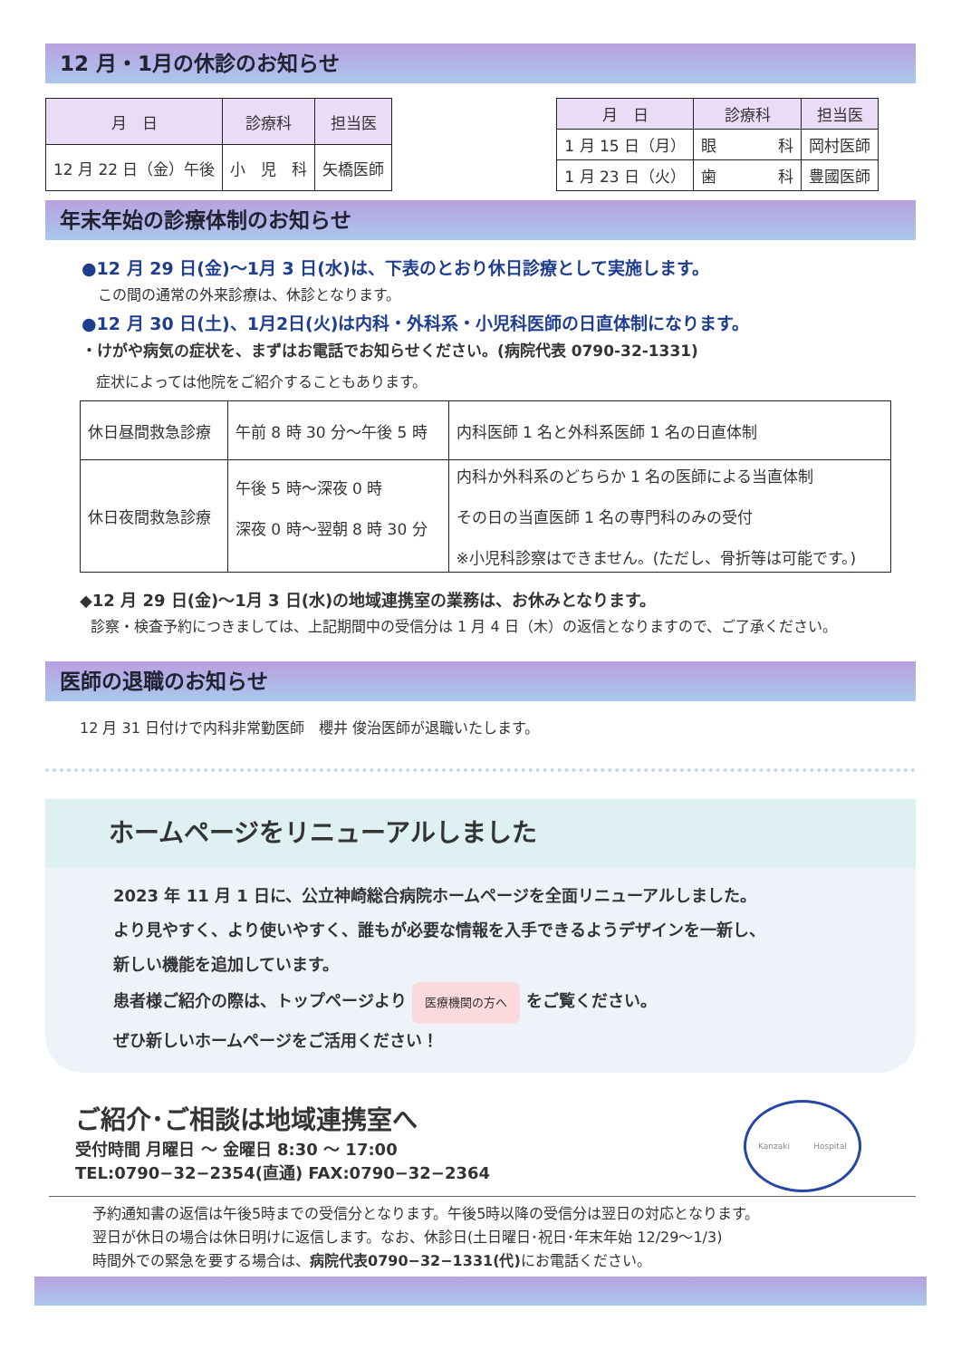12 月・1月の休診のお知らせ
| 月 日 | 診療科 | 担当医 |
| --- | --- | --- |
| 12 月 22 日（金）午後 | 小 児 科 | 矢橋医師 |
| 月 日 | 診療科 | 担当医 |
| --- | --- | --- |
| 1 月 15 日（月） | 眼 科 | 岡村医師 |
| 1 月 23 日（火） | 歯 科 | 豊國医師 |
年末年始の診療体制のお知らせ
●12 月 29 日(金)～1月 3 日(水)は、下表のとおり休日診療として実施します。
この間の通常の外来診療は、休診となります。
●12 月 30 日(土)、1月2日(火)は内科・外科系・小児科医師の日直体制になります。
・けがや病気の症状を、まずはお電話でお知らせください。(病院代表 0790-32-1331)
症状によっては他院をご紹介することもあります。
| 休日昼間救急診療 | 午前 8 時 30 分～午後 5 時 | 内科医師 1 名と外科系医師 1 名の日直体制 |
| 休日夜間救急診療 | 午後 5 時～深夜 0 時 深夜 0 時～翌朝 8 時 30 分 | 内科か外科系のどちらか 1 名の医師による当直体制 その日の当直医師 1 名の専門科のみの受付 ※小児科診察はできません。(ただし、骨折等は可能です。) |
◆12 月 29 日(金)～1月 3 日(水)の地域連携室の業務は、お休みとなります。
診察・検査予約につきましては、上記期間中の受信分は 1 月 4 日（木）の返信となりますので、ご了承ください。
医師の退職のお知らせ
12 月 31 日付けで内科非常勤医師　櫻井 俊治医師が退職いたします。
ホームページをリニューアルしました
2023 年 11 月 1 日に、公立神崎総合病院ホームページを全面リニューアルしました。
より見やすく、より使いやすく、誰もが必要な情報を入手できるようデザインを一新し、
新しい機能を追加しています。
患者様ご紹介の際は、トップページより 医療機関の方へ をご覧ください。
ぜひ新しいホームページをご活用ください！
ご紹介･ご相談は地域連携室へ
受付時間 月曜日 ～ 金曜日 8:30 ～ 17:00
TEL:0790−32−2354(直通) FAX:0790−32−2364
Kanzaki Hospital
予約通知書の返信は午後5時までの受信分となります。午後5時以降の受信分は翌日の対応となります。
翌日が休日の場合は休日明けに返信します。なお、休診日(土日曜日･祝日･年末年始 12/29～1/3)
時間外での緊急を要する場合は、病院代表0790−32−1331(代) にお電話ください。